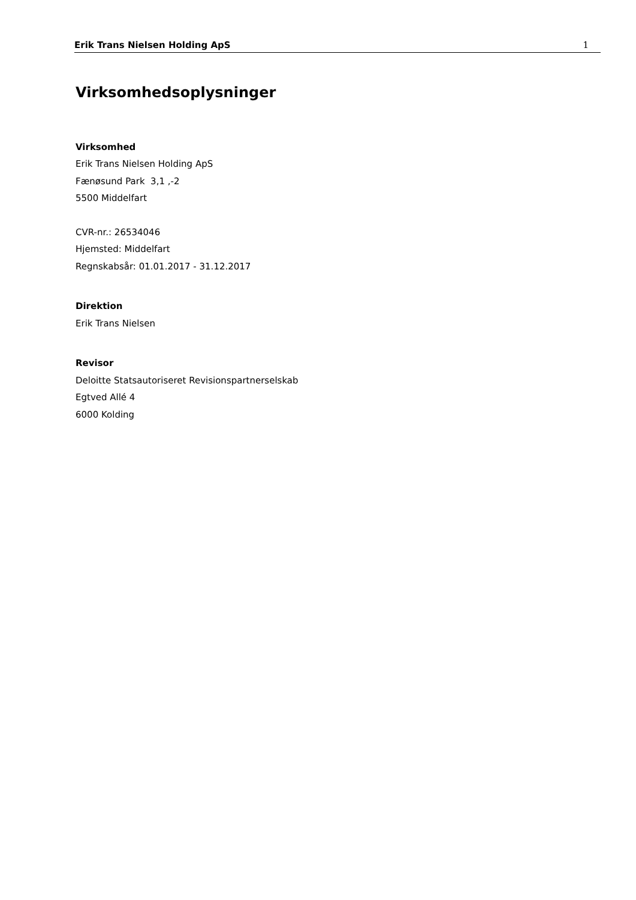Erik Trans Nielsen Holding ApS 1
Virksomhedsoplysninger
Virksomhed
Erik Trans Nielsen Holding ApS
Fænøsund Park 3,1 ,-2
5500 Middelfart
CVR-nr.: 26534046
Hjemsted: Middelfart
Regnskabsår: 01.01.2017 - 31.12.2017
Direktion
Erik Trans Nielsen
Revisor
Deloitte Statsautoriseret Revisionspartnerselskab
Egtved Allé 4
6000 Kolding